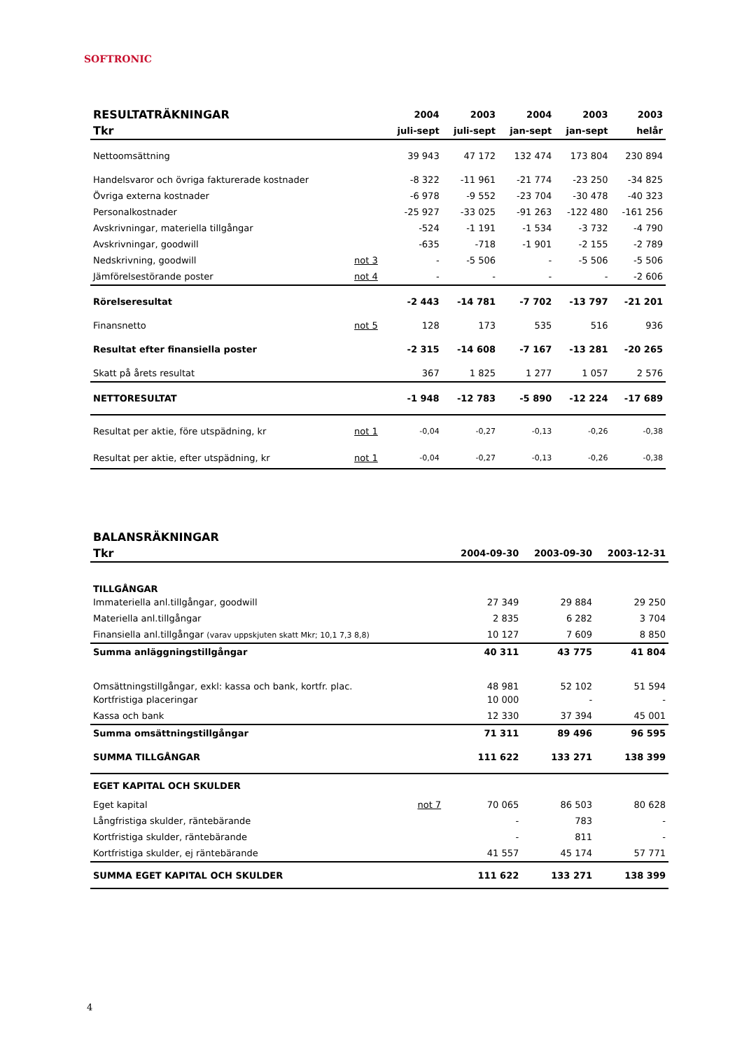SOFTRONIC
| RESULTATRÄKNINGAR | | 2004 | 2003 | 2004 | 2003 | 2003 |
| --- | --- | --- | --- | --- | --- | --- |
| Tkr | | juli-sept | juli-sept | jan-sept | jan-sept | helår |
| Nettoomsättning | | 39 943 | 47 172 | 132 474 | 173 804 | 230 894 |
| Handelsvaror och övriga fakturerade kostnader | | -8 322 | -11 961 | -21 774 | -23 250 | -34 825 |
| Övriga externa kostnader | | -6 978 | -9 552 | -23 704 | -30 478 | -40 323 |
| Personalkostnader | | -25 927 | -33 025 | -91 263 | -122 480 | -161 256 |
| Avskrivningar, materiella tillgångar | | -524 | -1 191 | -1 534 | -3 732 | -4 790 |
| Avskrivningar, goodwill | | -635 | -718 | -1 901 | -2 155 | -2 789 |
| Nedskrivning, goodwill | not 3 | - | -5 506 | - | -5 506 | -5 506 |
| Jämförelsestörande poster | not 4 | - | - | - | - | -2 606 |
| Rörelseresultat | | -2 443 | -14 781 | -7 702 | -13 797 | -21 201 |
| Finansnetto | not 5 | 128 | 173 | 535 | 516 | 936 |
| Resultat efter finansiella poster | | -2 315 | -14 608 | -7 167 | -13 281 | -20 265 |
| Skatt på årets resultat | | 367 | 1 825 | 1 277 | 1 057 | 2 576 |
| NETTORESULTAT | | -1 948 | -12 783 | -5 890 | -12 224 | -17 689 |
| Resultat per aktie, före utspädning, kr | not 1 | -0,04 | -0,27 | -0,13 | -0,26 | -0,38 |
| Resultat per aktie, efter utspädning, kr | not 1 | -0,04 | -0,27 | -0,13 | -0,26 | -0,38 |
| BALANSRÄKNINGAR | | | | |
| --- | --- | --- | --- | --- |
| Tkr | | 2004-09-30 | 2003-09-30 | 2003-12-31 |
| TILLGÅNGAR | | | | |
| Immateriella anl.tillgångar, goodwill | | 27 349 | 29 884 | 29 250 |
| Materiella anl.tillgångar | | 2 835 | 6 282 | 3 704 |
| Finansiella anl.tillgångar (varav uppskjuten skatt Mkr; 10,1 7,3 8,8) | | 10 127 | 7 609 | 8 850 |
| Summa anläggningstillgångar | | 40 311 | 43 775 | 41 804 |
| Omsättningstillgångar, exkl: kassa och bank, kortfr. plac. | | 48 981 | 52 102 | 51 594 |
| Kortfristiga placeringar | | 10 000 | - | - |
| Kassa och bank | | 12 330 | 37 394 | 45 001 |
| Summa omsättningstillgångar | | 71 311 | 89 496 | 96 595 |
| SUMMA TILLGÅNGAR | | 111 622 | 133 271 | 138 399 |
| EGET KAPITAL OCH SKULDER | | | | |
| Eget kapital | not 7 | 70 065 | 86 503 | 80 628 |
| Långfristiga skulder, räntebärande | | - | 783 | - |
| Kortfristiga skulder, räntebärande | | - | 811 | - |
| Kortfristiga skulder, ej räntebärande | | 41 557 | 45 174 | 57 771 |
| SUMMA EGET KAPITAL OCH SKULDER | | 111 622 | 133 271 | 138 399 |
4